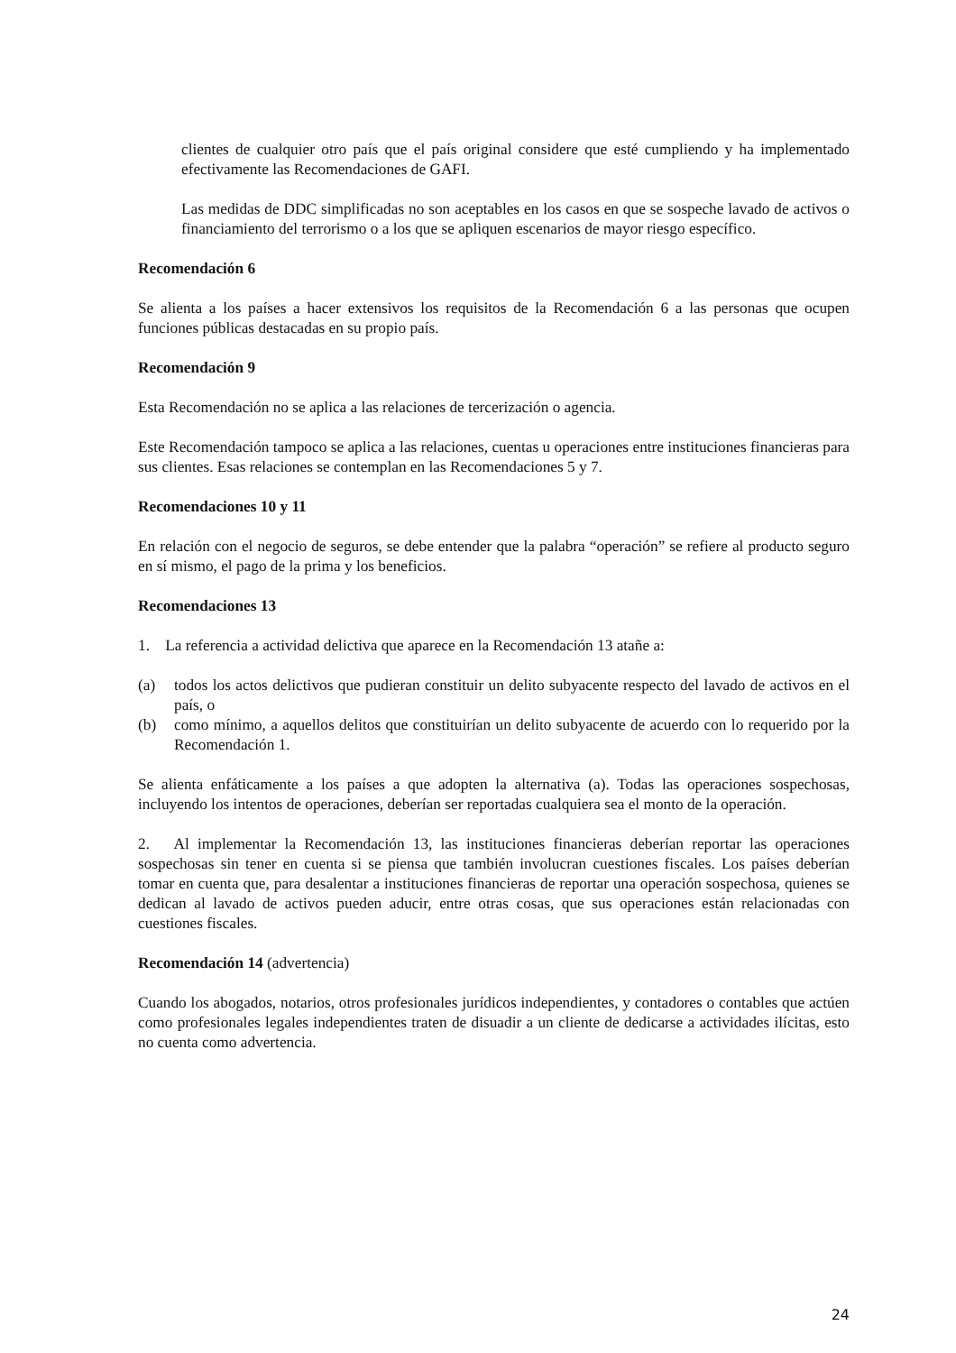clientes de cualquier otro país que el país original considere que esté cumpliendo y ha implementado efectivamente las Recomendaciones de GAFI.
Las medidas de DDC simplificadas no son aceptables en los casos en que se sospeche lavado de activos o financiamiento del terrorismo o a los que se apliquen escenarios de mayor riesgo específico.
Recomendación 6
Se alienta a los países a hacer extensivos los requisitos de la Recomendación 6 a las personas que ocupen funciones públicas destacadas en su propio país.
Recomendación 9
Esta Recomendación no se aplica a las relaciones de tercerización o agencia.
Este Recomendación tampoco se aplica a las relaciones, cuentas u operaciones entre instituciones financieras para sus clientes. Esas relaciones se contemplan en las Recomendaciones 5 y 7.
Recomendaciones 10 y 11
En relación con el negocio de seguros, se debe entender que la palabra “operación” se refiere al producto seguro en sí mismo, el pago de la prima y los beneficios.
Recomendaciones 13
1. La referencia a actividad delictiva que aparece en la Recomendación 13 atañe a:
(a) todos los actos delictivos que pudieran constituir un delito subyacente respecto del lavado de activos en el país, o
(b) como mínimo, a aquellos delitos que constituirían un delito subyacente de acuerdo con lo requerido por la Recomendación 1.
Se alienta enfáticamente a los países a que adopten la alternativa (a). Todas las operaciones sospechosas, incluyendo los intentos de operaciones, deberían ser reportadas cualquiera sea el monto de la operación.
2. Al implementar la Recomendación 13, las instituciones financieras deberían reportar las operaciones sospechosas sin tener en cuenta si se piensa que también involucran cuestiones fiscales. Los países deberían tomar en cuenta que, para desalentar a instituciones financieras de reportar una operación sospechosa, quienes se dedican al lavado de activos pueden aducir, entre otras cosas, que sus operaciones están relacionadas con cuestiones fiscales.
Recomendación 14 (advertencia)
Cuando los abogados, notarios, otros profesionales jurídicos independientes, y contadores o contables que actúen como profesionales legales independientes traten de disuadir a un cliente de dedicarse a actividades ilícitas, esto no cuenta como advertencia.
24